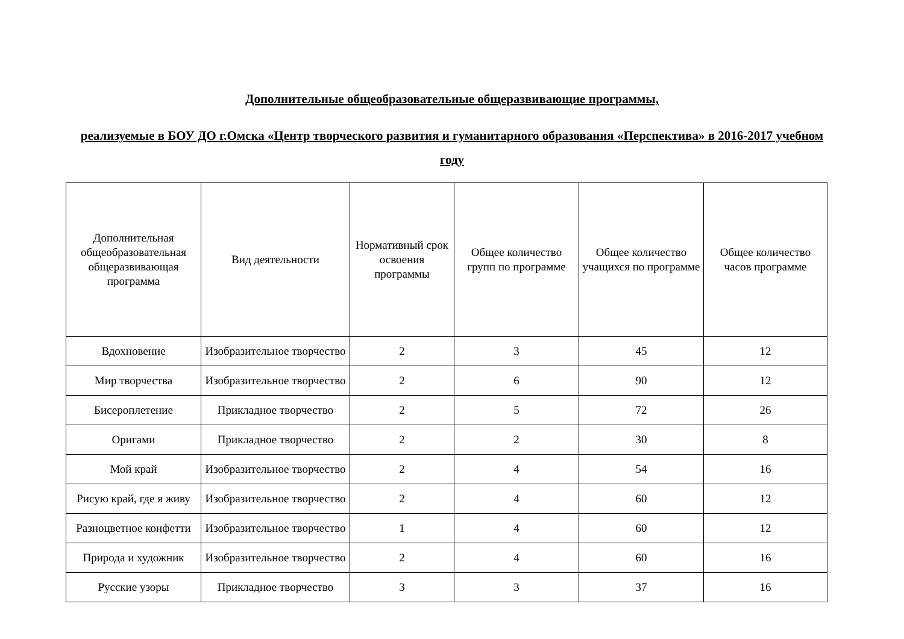Дополнительные общеобразовательные общеразвивающие программы,
реализуемые в БОУ ДО г.Омска «Центр творческого развития и гуманитарного образования «Перспектива» в 2016-2017 учебном году
| Дополнительная общеобразовательная общеразвивающая программа | Вид деятельности | Нормативный срок освоения программы | Общее количество групп по программе | Общее количество учащихся по программе | Общее количество часов программе |
| --- | --- | --- | --- | --- | --- |
| Вдохновение | Изобразительное творчество | 2 | 3 | 45 | 12 |
| Мир творчества | Изобразительное творчество | 2 | 6 | 90 | 12 |
| Бисероплетение | Прикладное творчество | 2 | 5 | 72 | 26 |
| Оригами | Прикладное творчество | 2 | 2 | 30 | 8 |
| Мой край | Изобразительное творчество | 2 | 4 | 54 | 16 |
| Рисую край, где я живу | Изобразительное творчество | 2 | 4 | 60 | 12 |
| Разноцветное конфетти | Изобразительное творчество | 1 | 4 | 60 | 12 |
| Природа и художник | Изобразительное творчество | 2 | 4 | 60 | 16 |
| Русские узоры | Прикладное творчество | 3 | 3 | 37 | 16 |